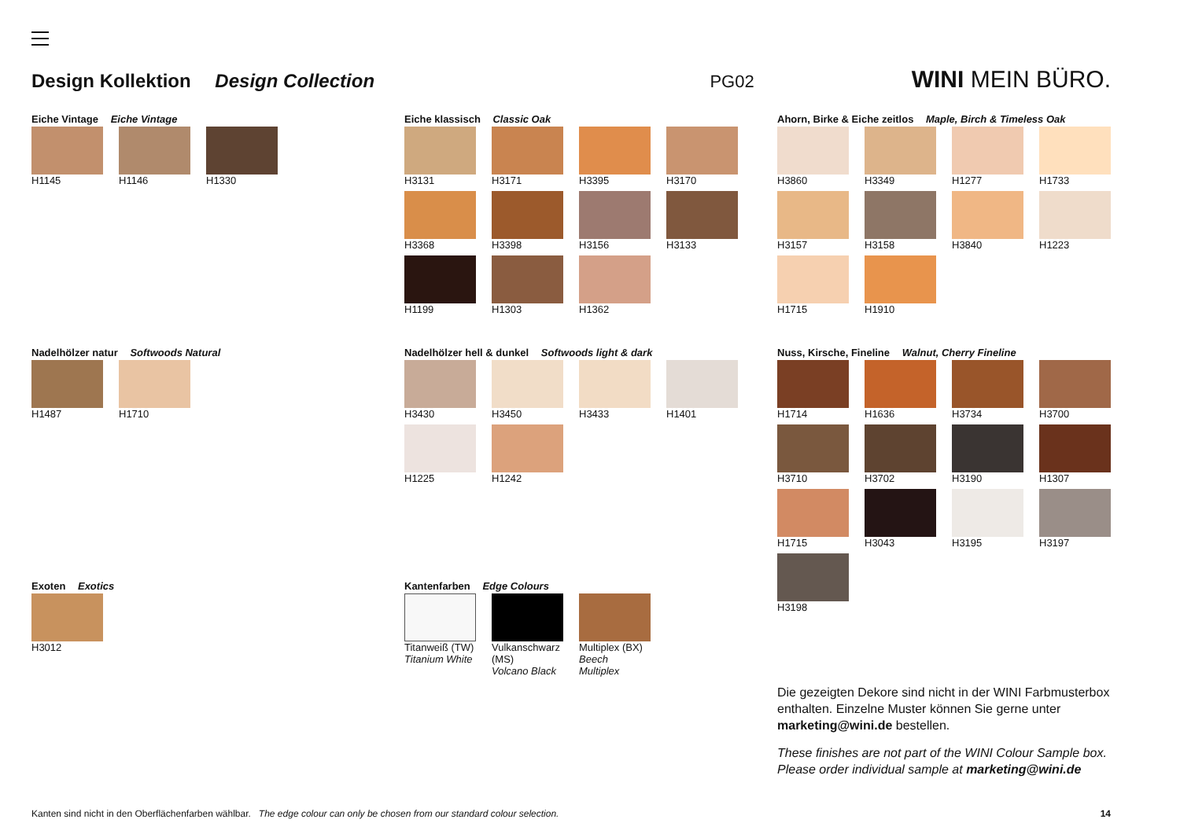Design Kollektion Design Collection
PG02 WINI MEIN BÜRO.
Eiche Vintage Eiche Vintage
H1145
H1146
H1330
Nadelhölzer natur Softwoods Natural
H1487
H1710
Exoten Exotics
H3012
Eiche klassisch Classic Oak
H3131
H3171
H3395
H3170
H3368
H3398
H3156
H3133
H1199
H1303
H1362
Nadelhölzer hell & dunkel Softwoods light & dark
H3430
H3450
H3433
H1401
H1225
H1242
Kantenfarben Edge Colours
Titanweiß (TW)
Titanium White
Vulkanschwarz (MS)
Volcano Black
Multiplex (BX)
Beech Multiplex
Ahorn, Birke & Eiche zeitlos Maple, Birch & Timeless Oak
H3860
H3349
H1277
H1733
H3157
H3158
H3840
H1223
H1715
H1910
Nuss, Kirsche, Fineline Walnut, Cherry Fineline
H1714
H1636
H3734
H3700
H3710
H3702
H3190
H1307
H1715
H3043
H3195
H3197
H3198
Die gezeigten Dekore sind nicht in der WINI Farbmusterbox enthalten. Einzelne Muster können Sie gerne unter marketing@wini.de bestellen.
These finishes are not part of the WINI Colour Sample box. Please order individual sample at marketing@wini.de
Kanten sind nicht in den Oberflächenfarben wählbar. The edge colour can only be chosen from our standard colour selection. 14